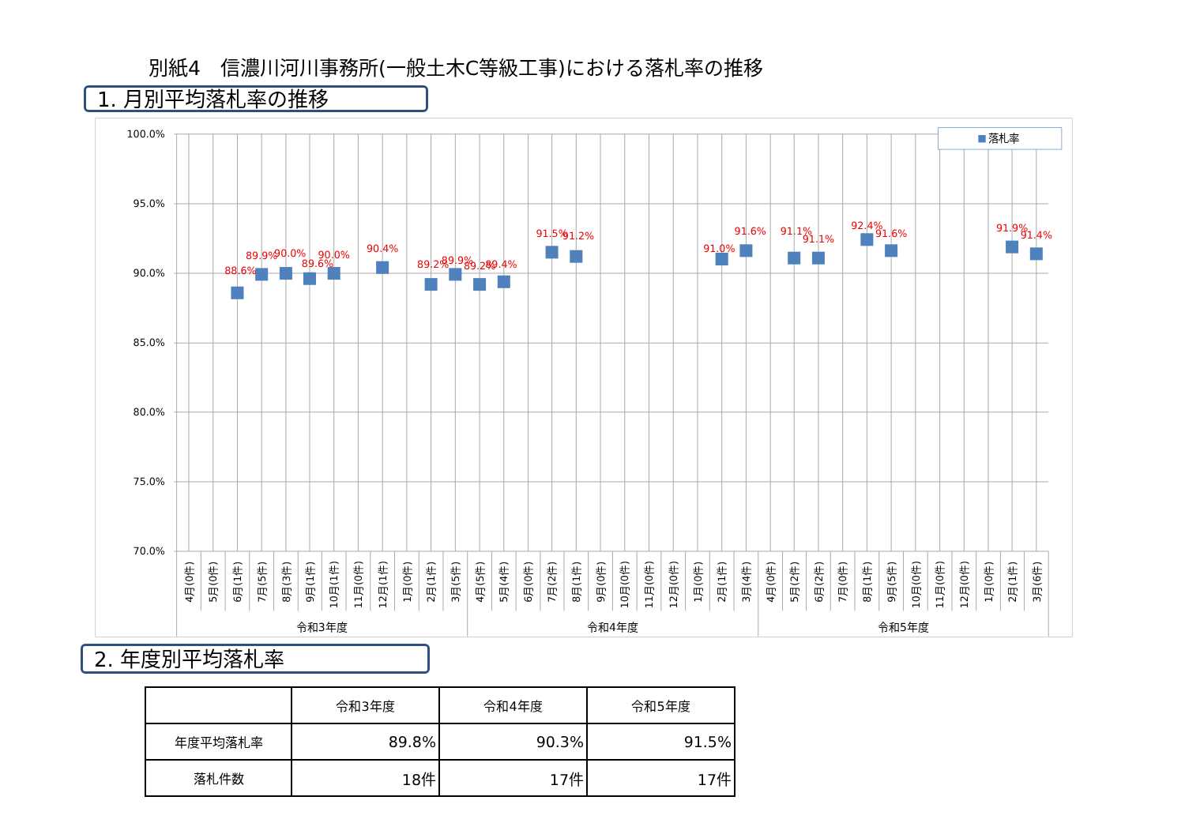別紙4　信濃川河川事務所(一般土木C等級工事)における落札率の推移
1. 月別平均落札率の推移
100.0%
95.0%
90.0%
85.0%
80.0%
75.0%
70.0%
88.6%
89.9%
90.0%
89.6%
90.0%
90.4%
89.2%
89.9%
89.2%
89.4%
91.5%
91.2%
91.0%
91.6%
91.1%
91.1%
92.4%
91.6%
91.9%
91.4%
4月(0件)
5月(0件)
6月(1件)
7月(5件)
8月(3件)
9月(1件)
10月(1件)
11月(0件)
12月(1件)
1月(0件)
2月(1件)
3月(5件)
4月(5件)
5月(4件)
6月(0件)
7月(2件)
8月(1件)
9月(0件)
10月(0件)
11月(0件)
12月(0件)
1月(0件)
2月(1件)
3月(4件)
4月(0件)
5月(2件)
6月(2件)
7月(0件)
8月(1件)
9月(5件)
10月(0件)
11月(0件)
12月(0件)
1月(0件)
2月(1件)
3月(6件)
令和3年度
令和4年度
令和5年度
落札率
2. 年度別平均落札率
| | 令和3年度 | 令和4年度 | 令和5年度 |
| --- | --- | --- | --- |
| 年度平均落札率 | 89.8% | 90.3% | 91.5% |
| 落札件数 | 18件 | 17件 | 17件 |